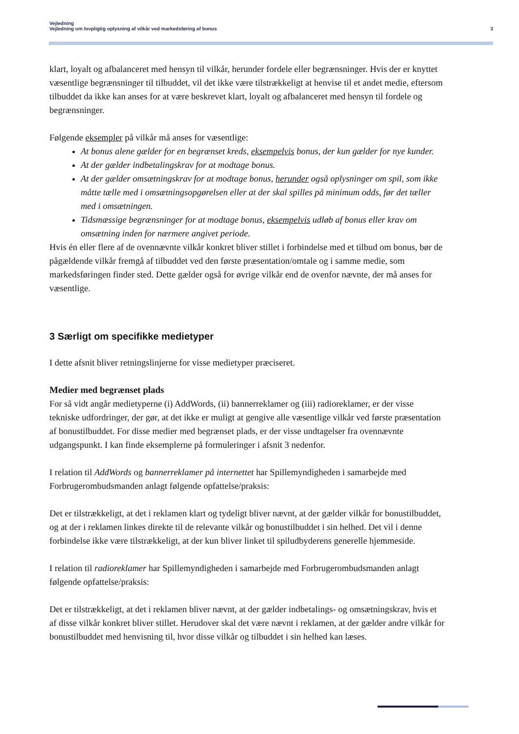Vejledning
Vejledning om lovpligtig oplysning af vilkår ved markedsføring af bonus 3
klart, loyalt og afbalanceret med hensyn til vilkår, herunder fordele eller begrænsninger. Hvis der er knyttet væsentlige begrænsninger til tilbuddet, vil det ikke være tilstrækkeligt at henvise til et andet medie, eftersom tilbuddet da ikke kan anses for at være beskrevet klart, loyalt og afbalanceret med hensyn til fordele og begrænsninger.
Følgende eksempler på vilkår må anses for væsentlige:
At bonus alene gælder for en begrænset kreds, eksempelvis bonus, der kun gælder for nye kunder.
At der gælder indbetalingskrav for at modtage bonus.
At der gælder omsætningskrav for at modtage bonus, herunder også oplysninger om spil, som ikke måtte tælle med i omsætningsopgørelsen eller at der skal spilles på minimum odds, før det tæller med i omsætningen.
Tidsmæssige begrænsninger for at modtage bonus, eksempelvis udløb af bonus eller krav om omsætning inden for nærmere angivet periode.
Hvis én eller flere af de ovennævnte vilkår konkret bliver stillet i forbindelse med et tilbud om bonus, bør de pågældende vilkår fremgå af tilbuddet ved den første præsentation/omtale og i samme medie, som markedsføringen finder sted. Dette gælder også for øvrige vilkår end de ovenfor nævnte, der må anses for væsentlige.
3 Særligt om specifikke medietyper
I dette afsnit bliver retningslinjerne for visse medietyper præciseret.
Medier med begrænset plads
For så vidt angår medietyperne (i) AddWords, (ii) bannerreklamer og (iii) radioreklamer, er der visse tekniske udfordringer, der gør, at det ikke er muligt at gengive alle væsentlige vilkår ved første præsentation af bonustilbuddet. For disse medier med begrænset plads, er der visse undtagelser fra ovennævnte udgangspunkt. I kan finde eksemplerne på formuleringer i afsnit 3 nedenfor.
I relation til AddWords og bannerreklamer på internettet har Spillemyndigheden i samarbejde med Forbrugerombudsmanden anlagt følgende opfattelse/praksis:
Det er tilstrækkeligt, at det i reklamen klart og tydeligt bliver nævnt, at der gælder vilkår for bonustilbuddet, og at der i reklamen linkes direkte til de relevante vilkår og bonustilbuddet i sin helhed. Det vil i denne forbindelse ikke være tilstrækkeligt, at der kun bliver linket til spiludbyderens generelle hjemmeside.
I relation til radioreklamer har Spillemyndigheden i samarbejde med Forbrugerombudsmanden anlagt følgende opfattelse/praksis:
Det er tilstrækkeligt, at det i reklamen bliver nævnt, at der gælder indbetalings- og omsætningskrav, hvis et af disse vilkår konkret bliver stillet. Herudover skal det være nævnt i reklamen, at der gælder andre vilkår for bonustilbuddet med henvisning til, hvor disse vilkår og tilbuddet i sin helhed kan læses.